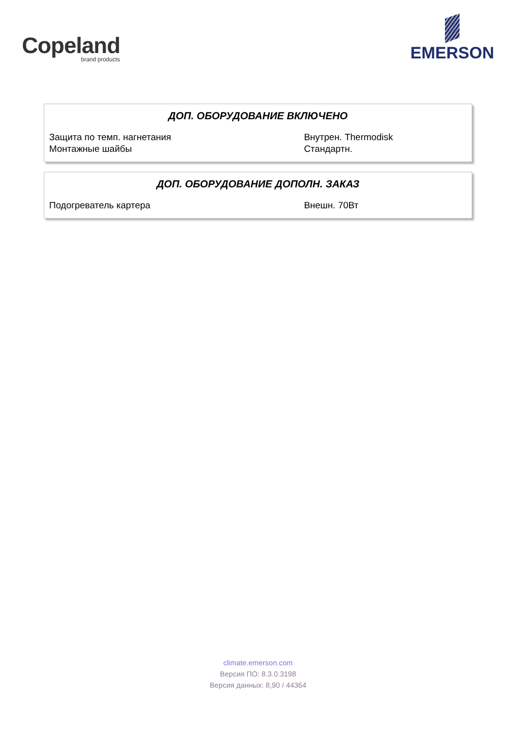Copeland
brand products
EMERSON
ДОП. ОБОРУДОВАНИЕ ВКЛЮЧЕНО
| Защита по темп. нагнетания | Внутрен. Thermodisk |
| Монтажные шайбы | Стандартн. |
ДОП. ОБОРУДОВАНИЕ ДОПОЛН. ЗАКАЗ
| Подогреватель картера | Внешн. 70Вт |
climate.emerson.com
Версия ПО: 8.3.0.3198
Версия данных: 8,90 / 44364